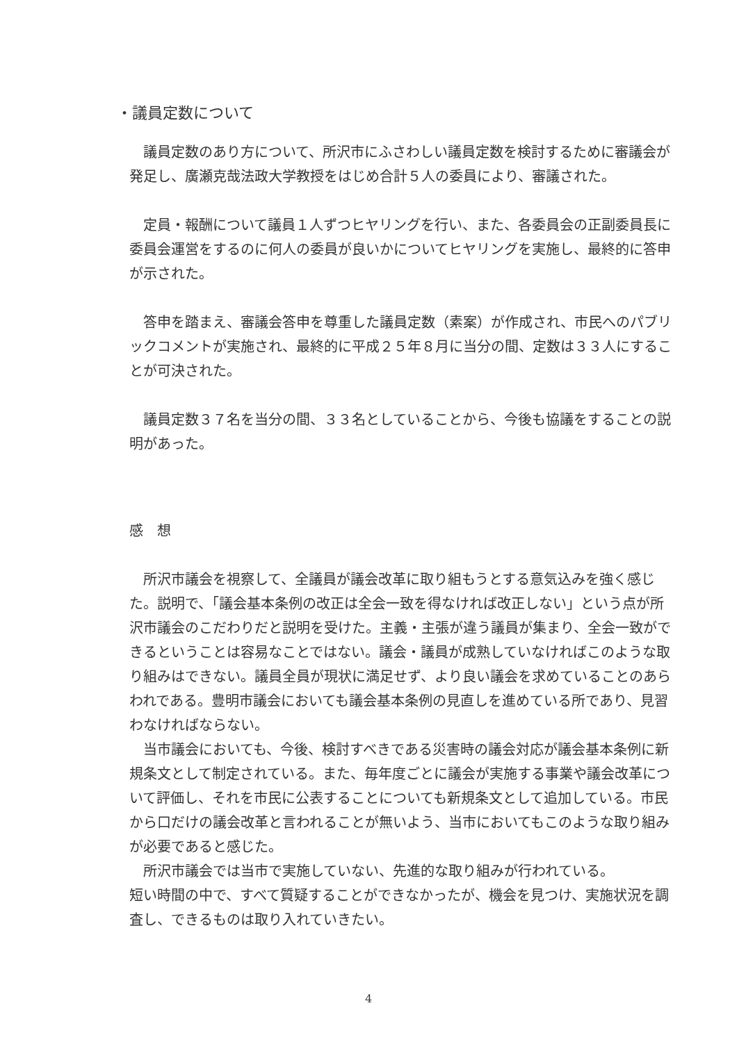・議員定数について
　議員定数のあり方について、所沢市にふさわしい議員定数を検討するために審議会が発足し、廣瀬克哉法政大学教授をはじめ合計５人の委員により、審議された。
　定員・報酬について議員１人ずつヒヤリングを行い、また、各委員会の正副委員長に委員会運営をするのに何人の委員が良いかについてヒヤリングを実施し、最終的に答申が示された。
　答申を踏まえ、審議会答申を尊重した議員定数（素案）が作成され、市民へのパブリックコメントが実施され、最終的に平成２５年８月に当分の間、定数は３３人にすることが可決された。
　議員定数３７名を当分の間、３３名としていることから、今後も協議をすることの説明があった。
感　想
　所沢市議会を視察して、全議員が議会改革に取り組もうとする意気込みを強く感じた。説明で、「議会基本条例の改正は全会一致を得なければ改正しない」という点が所沢市議会のこだわりだと説明を受けた。主義・主張が違う議員が集まり、全会一致ができるということは容易なことではない。議会・議員が成熟していなければこのような取り組みはできない。議員全員が現状に満足せず、より良い議会を求めていることのあらわれである。豊明市議会においても議会基本条例の見直しを進めている所であり、見習わなければならない。
　当市議会においても、今後、検討すべきである災害時の議会対応が議会基本条例に新規条文として制定されている。また、毎年度ごとに議会が実施する事業や議会改革について評価し、それを市民に公表することについても新規条文として追加している。市民から口だけの議会改革と言われることが無いよう、当市においてもこのような取り組みが必要であると感じた。
　所沢市議会では当市で実施していない、先進的な取り組みが行われている。
短い時間の中で、すべて質疑することができなかったが、機会を見つけ、実施状況を調査し、できるものは取り入れていきたい。
4